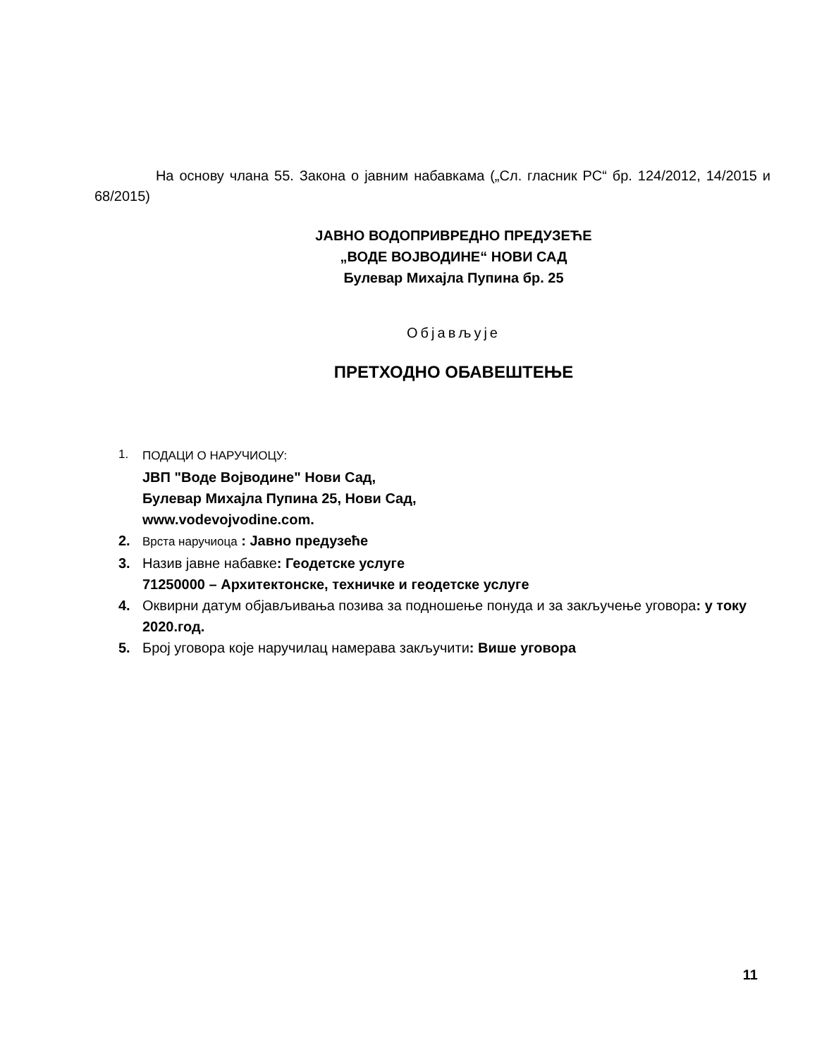На основу члана 55. Закона о јавним набавкама („Сл. гласник РС“ бр. 124/2012, 14/2015 и 68/2015)
ЈАВНО ВОДОПРИВРЕДНО ПРЕДУЗЕЋЕ
„ВОДЕ ВОЈВОДИНЕ“ НОВИ САД
Булевар Михајла Пупина бр. 25
Објављује
ПРЕТХОДНО ОБАВЕШТЕЊЕ
1. ПОДАЦИ О НАРУЧИОЦУ:
ЈВП "Воде Војводине" Нови Сад,
Булевар Михајла Пупина 25, Нови Сад,
www.vodevojvodine.com.
2. Врста наручиоца : Јавно предузеће
3. Назив јавне набавке: Геодетске услуге
71250000 – Архитектонске, техничке и геодетске услуге
4. Оквирни датум објављивања позива за подношење понуда и за закључење уговора: у току 2020.год.
5. Број уговора које наручилац намерава закључити: Више уговора
11